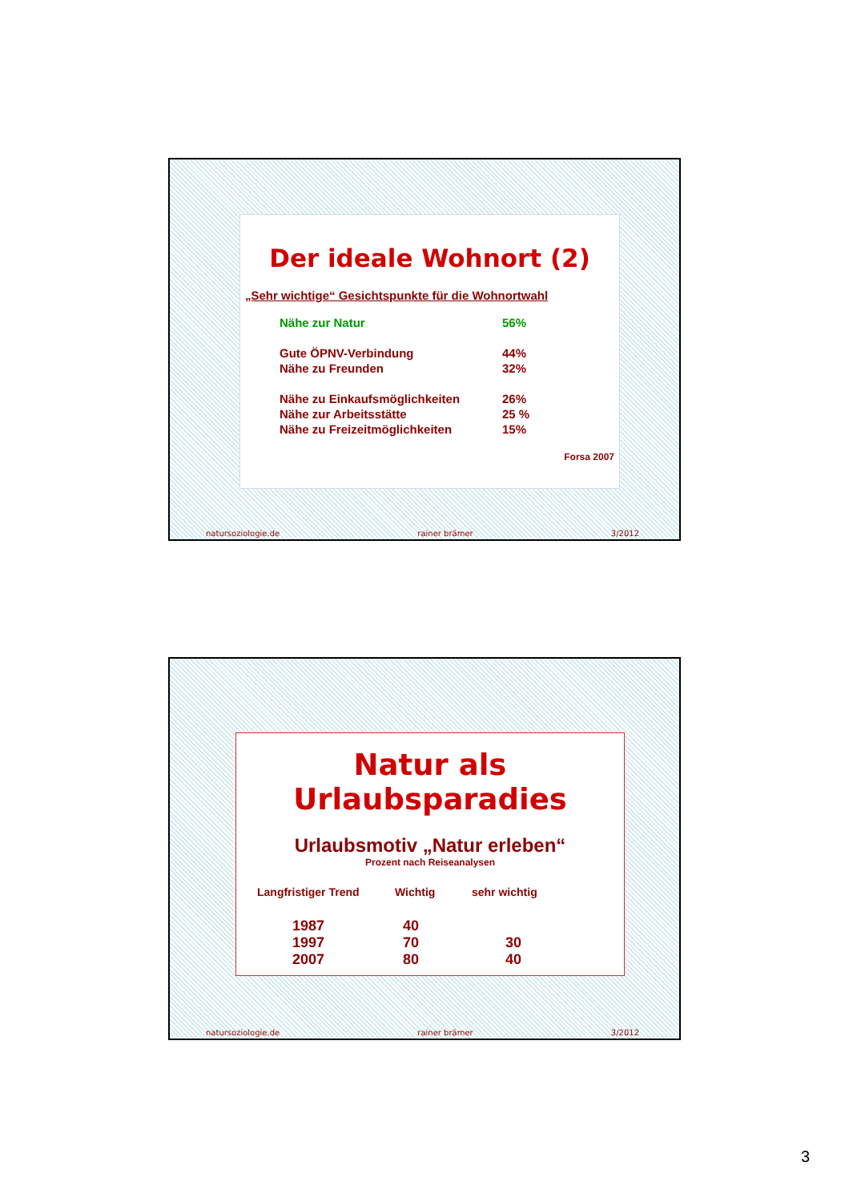Der ideale Wohnort (2)
„Sehr wichtige“ Gesichtspunkte für die Wohnortwahl
| Nähe zur Natur | 56% |
| Gute ÖPNV-Verbindung | 44% |
| Nähe zu Freunden | 32% |
| Nähe zu Einkaufsmöglichkeiten | 26% |
| Nähe zur Arbeitsstätte | 25 % |
| Nähe zu Freizeitmöglichkeiten | 15% |
Forsa 2007
natursoziologie.de rainer brämer 3/2012
Natur als Urlaubsparadies
Urlaubsmotiv „Natur erleben“
Prozent nach Reiseanalysen
| Langfristiger Trend | Wichtig | sehr wichtig |
| --- | --- | --- |
| 1987 | 40 | |
| 1997 | 70 | 30 |
| 2007 | 80 | 40 |
natursoziologie.de rainer brämer 3/2012
3